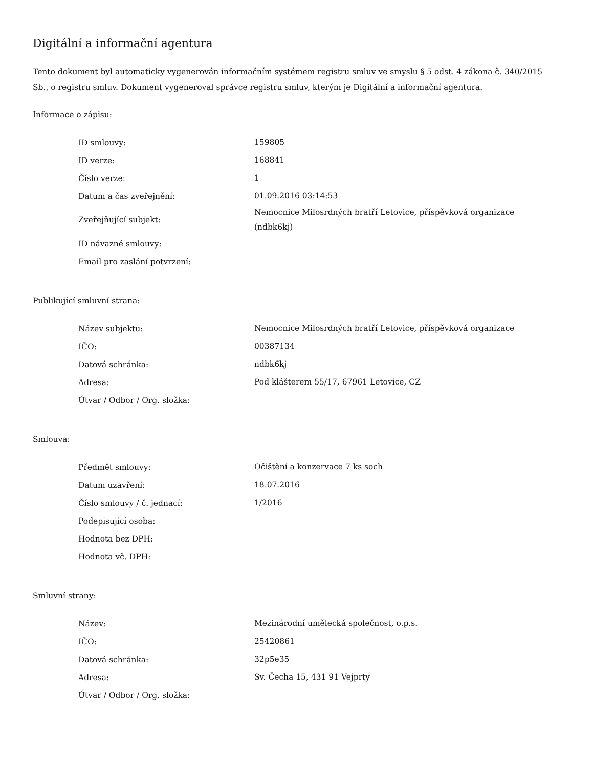Digitální a informační agentura
Tento dokument byl automaticky vygenerován informačním systémem registru smluv ve smyslu § 5 odst. 4 zákona č. 340/2015 Sb., o registru smluv. Dokument vygeneroval správce registru smluv, kterým je Digitální a informační agentura.
Informace o zápisu:
| ID smlouvy: | 159805 |
| ID verze: | 168841 |
| Číslo verze: | 1 |
| Datum a čas zveřejnění: | 01.09.2016 03:14:53 |
| Zveřejňující subjekt: | Nemocnice Milosrdných bratří Letovice, příspěvková organizace (ndbk6kj) |
| ID návazné smlouvy: | |
| Email pro zaslání potvrzení: | |
Publikující smluvní strana:
| Název subjektu: | Nemocnice Milosrdných bratří Letovice, příspěvková organizace |
| IČO: | 00387134 |
| Datová schránka: | ndbk6kj |
| Adresa: | Pod klášterem 55/17, 67961 Letovice, CZ |
| Útvar / Odbor / Org. složka: | |
Smlouva:
| Předmět smlouvy: | Očištění a konzervace 7 ks soch |
| Datum uzavření: | 18.07.2016 |
| Číslo smlouvy / č. jednací: | 1/2016 |
| Podepisující osoba: | |
| Hodnota bez DPH: | |
| Hodnota vč. DPH: | |
Smluvní strany:
| Název: | Mezinárodní umělecká společnost, o.p.s. |
| IČO: | 25420861 |
| Datová schránka: | 32p5e35 |
| Adresa: | Sv. Čecha 15, 431 91 Vejprty |
| Útvar / Odbor / Org. složka: | |